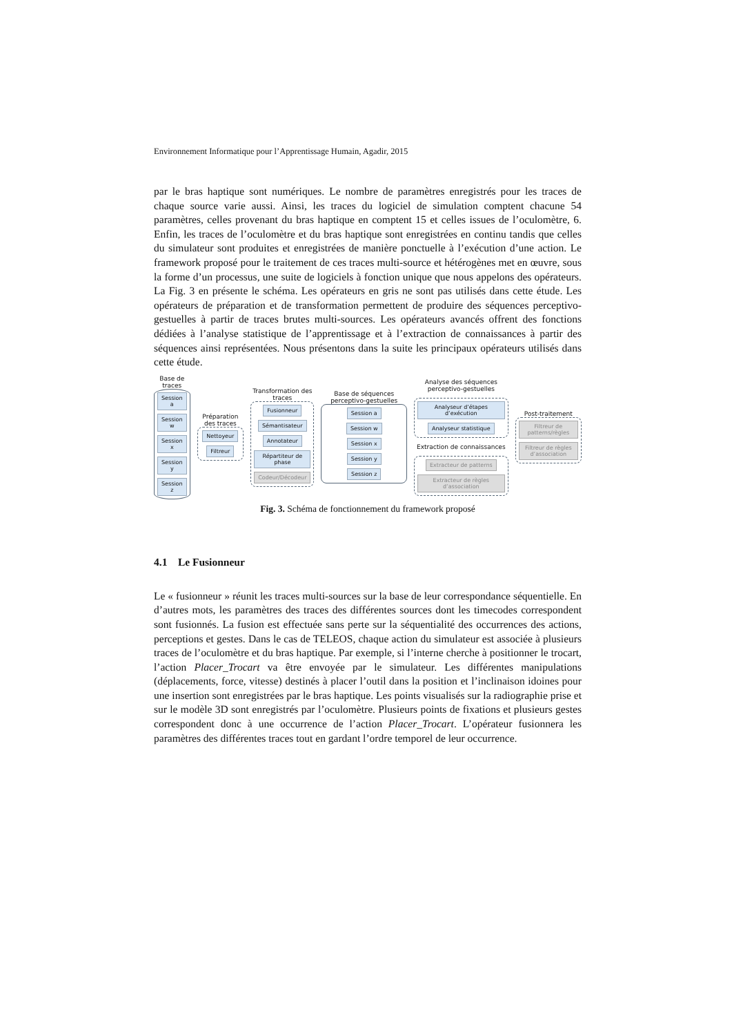Environnement Informatique pour l’Apprentissage Humain, Agadir, 2015
par le bras haptique sont numériques. Le nombre de paramètres enregistrés pour les traces de chaque source varie aussi. Ainsi, les traces du logiciel de simulation comptent chacune 54 paramètres, celles provenant du bras haptique en comptent 15 et celles issues de l’oculomètre, 6. Enfin, les traces de l’oculomètre et du bras haptique sont enregistrées en continu tandis que celles du simulateur sont produites et enregistrées de manière ponctuelle à l’exécution d’une action. Le framework proposé pour le traitement de ces traces multi-source et hétérogènes met en œuvre, sous la forme d’un processus, une suite de logiciels à fonction unique que nous appelons des opérateurs. La Fig. 3 en présente le schéma. Les opérateurs en gris ne sont pas utilisés dans cette étude. Les opérateurs de préparation et de transformation permettent de produire des séquences perceptivo-gestuelles à partir de traces brutes multi-sources. Les opérateurs avancés offrent des fonctions dédiées à l’analyse statistique de l’apprentissage et à l’extraction de connaissances à partir des séquences ainsi représentées. Nous présentons dans la suite les principaux opérateurs utilisés dans cette étude.
Base de traces
Session a
Session w
Session x
Session y
Session z
Préparation des traces
Nettoyeur
Filtreur
Transformation des traces
Fusionneur
Sémantisateur
Annotateur
Répartiteur de phase
Codeur/Décodeur
Base de séquences perceptivo-gestuelles
Session a
Session w
Session x
Session y
Session z
Analyse des séquences perceptivo-gestuelles
Analyseur d’étapes d’exécution
Analyseur statistique
Extraction de connaissances
Extracteur de patterns
Extracteur de règles d’association
Post-traitement
Filtreur de patterns/règles
Filtreur de règles d’association
Fig. 3. Schéma de fonctionnement du framework proposé
4.1 Le Fusionneur
Le « fusionneur » réunit les traces multi-sources sur la base de leur correspondance séquentielle. En d’autres mots, les paramètres des traces des différentes sources dont les timecodes correspondent sont fusionnés. La fusion est effectuée sans perte sur la séquentialité des occurrences des actions, perceptions et gestes. Dans le cas de TELEOS, chaque action du simulateur est associée à plusieurs traces de l’oculomètre et du bras haptique. Par exemple, si l’interne cherche à positionner le trocart, l’action Placer_Trocart va être envoyée par le simulateur. Les différentes manipulations (déplacements, force, vitesse) destinés à placer l’outil dans la position et l’inclinaison idoines pour une insertion sont enregistrées par le bras haptique. Les points visualisés sur la radiographie prise et sur le modèle 3D sont enregistrés par l’oculomètre. Plusieurs points de fixations et plusieurs gestes correspondent donc à une occurrence de l’action Placer_Trocart. L’opérateur fusionnera les paramètres des différentes traces tout en gardant l’ordre temporel de leur occurrence.